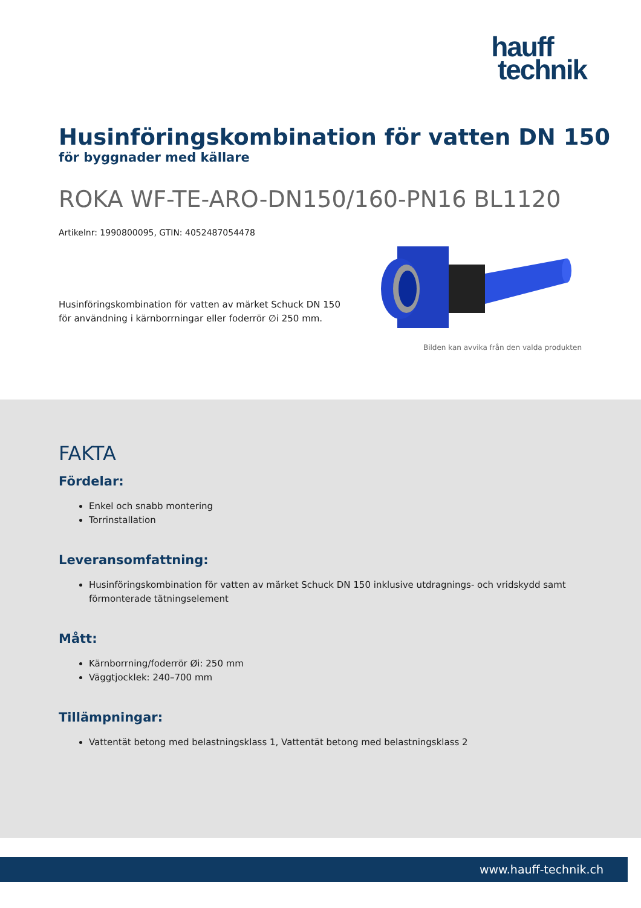hauff
technik
Husinföringskombination för vatten DN 150
för byggnader med källare
ROKA WF-TE-ARO-DN150/160-PN16 BL1120
Artikelnr: 1990800095, GTIN: 4052487054478
Husinföringskombination för vatten av märket Schuck DN 150 för användning i kärnborrningar eller foderrör ∅i 250 mm.
Bilden kan avvika från den valda produkten
FAKTA
Fördelar:
Enkel och snabb montering
Torrinstallation
Leveransomfattning:
Husinföringskombination för vatten av märket Schuck DN 150 inklusive utdragnings- och vridskydd samt förmonterade tätningselement
Mått:
Kärnborrning/foderrör Øi: 250 mm
Väggtjocklek: 240–700 mm
Tillämpningar:
Vattentät betong med belastningsklass 1, Vattentät betong med belastningsklass 2
www.hauff-technik.ch